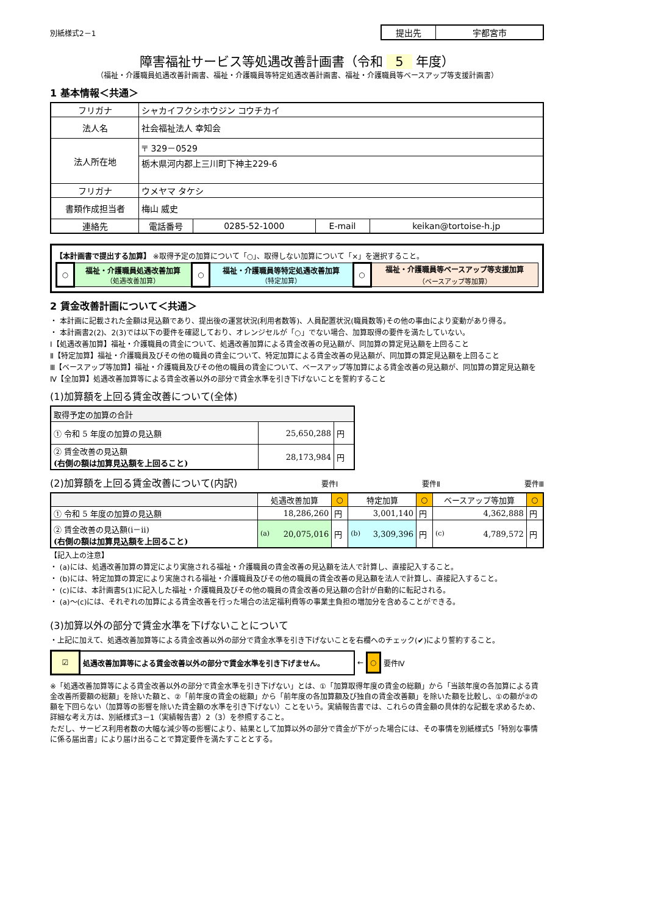別紙様式2－1
| 提出先 | 宇都宮市 |
障害福祉サービス等処遇改善計画書（令和 5 年度）
（福祉・介護職員処遇改善計画書、福祉・介護職員等特定処遇改善計画書、福祉・介護職員等ベースアップ等支援計画書）
1 基本情報＜共通＞
| フリガナ | シャカイフクシホウジン コウチカイ | | | |
| 法人名 | 社会福祉法人 幸知会 | | | |
| 法人所在地 | 〒 329－0529 | | | |
| | 栃木県河内郡上三川町下神主229-6 | | | |
| フリガナ | ウメヤマ タケシ | | | |
| 書類作成担当者 | 梅山 威史 | | | |
| 連絡先 | 電話番号 | 0285-52-1000 | E-mail | keikan@tortoise-h.jp |
【本計画書で提出する加算】 ※取得予定の加算について「○」、取得しない加算について「×」を選択すること。
| ○ | 福祉・介護職員処遇改善加算 （処遇改善加算） | ○ | 福祉・介護職員等特定処遇改善加算 （特定加算） | ○ | 福祉・介護職員等ベースアップ等支援加算 （ベースアップ等加算） |
2 賃金改善計画について＜共通＞
・ 本計画に記載された金額は見込額であり、提出後の運営状況(利用者数等)、人員配置状況(職員数等)その他の事由により変動があり得る。
・ 本計画書2(2)、2(3)では以下の要件を確認しており、オレンジセルが「○」でない場合、加算取得の要件を満たしていない。
Ⅰ【処遇改善加算】福祉・介護職員の賃金について、処遇改善加算による賃金改善の見込額が、同加算の算定見込額を上回ること
Ⅱ【特定加算】福祉・介護職員及びその他の職員の賃金について、特定加算による賃金改善の見込額が、同加算の算定見込額を上回ること
Ⅲ【ベースアップ等加算】福祉・介護職員及びその他の職員の賃金について、ベースアップ等加算による賃金改善の見込額が、同加算の算定見込額を
Ⅳ【全加算】処遇改善加算等による賃金改善以外の部分で賃金水準を引き下げないことを誓約すること
(1)加算額を上回る賃金改善について(全体)
| 取得予定の加算の合計 | | |
| ① 令和 5 年度の加算の見込額 | 25,650,288 | 円 |
| ② 賃金改善の見込額 (右側の額は加算見込額を上回ること) | 28,173,984 | 円 |
(2)加算額を上回る賃金改善について(内訳)
要件Ⅰ 要件Ⅱ 要件Ⅲ
| | 処遇改善加算 | ○ | 特定加算 | ○ | ベースアップ等加算 | ○ |
| ① 令和 5 年度の加算の見込額 | 18,286,260 | 円 | 3,001,140 | 円 | 4,362,888 | 円 |
| ② 賃金改善の見込額(ⅰ－ⅱ) (右側の額は加算見込額を上回ること) | (a) 20,075,016 | 円 | (b) 3,309,396 | 円 | (c) 4,789,572 | 円 |
【記入上の注意】
・ (a)には、処遇改善加算の算定により実施される福祉・介護職員の賃金改善の見込額を法人で計算し、直接記入すること。
・ (b)には、特定加算の算定により実施される福祉・介護職員及びその他の職員の賃金改善の見込額を法人で計算し、直接記入すること。
・ (c)には、本計画書5(1)に記入した福祉・介護職員及びその他の職員の賃金改善の見込額の合計が自動的に転記される。
・ (a)～(c)には、それぞれの加算による賃金改善を行った場合の法定福利費等の事業主負担の増加分を含めることができる。
(3)加算以外の部分で賃金水準を下げないことについて
・上記に加えて、処遇改善加算等による賃金改善以外の部分で賃金水準を引き下げないことを右欄へのチェック(✔)により誓約すること。
| ☑ | 処遇改善加算等による賃金改善以外の部分で賃金水準を引き下げません。 |
← ○ 要件Ⅳ
※「処遇改善加算等による賃金改善以外の部分で賃金水準を引き下げない」とは、①「加算取得年度の賃金の総額」から「当該年度の各加算による賃金改善所要額の総額」を除いた額と、②「前年度の賃金の総額」から「前年度の各加算額及び独自の賃金改善額」を除いた額を比較し、①の額が②の額を下回らない（加算等の影響を除いた賃金額の水準を引き下げない）ことをいう。実績報告書では、これらの賃金額の具体的な記載を求めるため、詳細な考え方は、別紙様式3－1（実績報告書）2（3）を参照すること。
ただし、サービス利用者数の大幅な減少等の影響により、結果として加算以外の部分で賃金が下がった場合には、その事情を別紙様式5「特別な事情に係る届出書」により届け出ることで算定要件を満たすこととする。